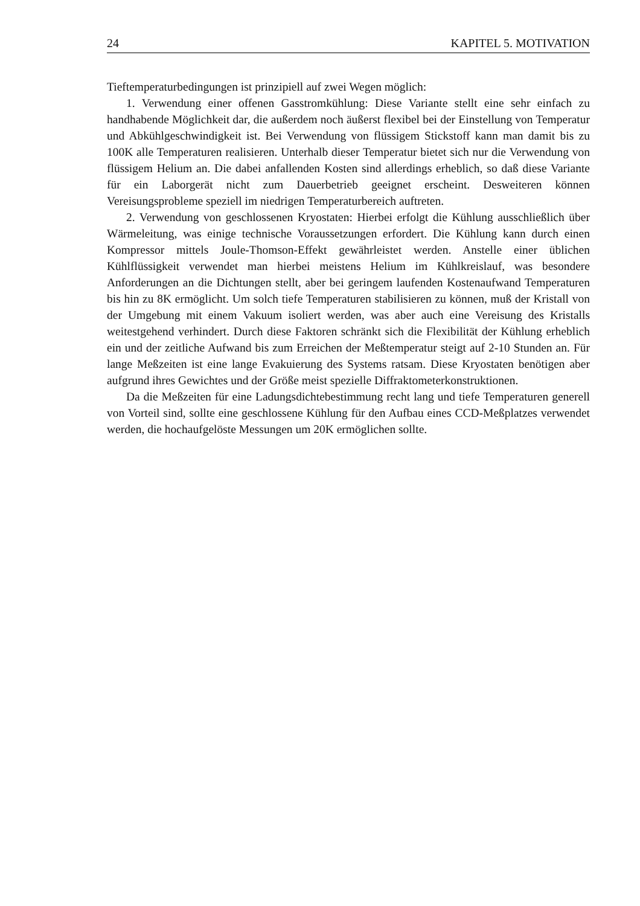24 KAPITEL 5. MOTIVATION
Tieftemperaturbedingungen ist prinzipiell auf zwei Wegen möglich:
1. Verwendung einer offenen Gasstromkühlung: Diese Variante stellt eine sehr einfach zu handhabende Möglichkeit dar, die außerdem noch äußerst flexibel bei der Einstellung von Temperatur und Abkühlgeschwindigkeit ist. Bei Verwendung von flüssigem Stickstoff kann man damit bis zu 100K alle Temperaturen realisieren. Unterhalb dieser Temperatur bietet sich nur die Verwendung von flüssigem Helium an. Die dabei anfallenden Kosten sind allerdings erheblich, so daß diese Variante für ein Laborgerät nicht zum Dauerbetrieb geeignet erscheint. Desweiteren können Vereisungsprobleme speziell im niedrigen Temperaturbereich auftreten.
2. Verwendung von geschlossenen Kryostaten: Hierbei erfolgt die Kühlung ausschließlich über Wärmeleitung, was einige technische Voraussetzungen erfordert. Die Kühlung kann durch einen Kompressor mittels Joule-Thomson-Effekt gewährleistet werden. Anstelle einer üblichen Kühlflüssigkeit verwendet man hierbei meistens Helium im Kühlkreislauf, was besondere Anforderungen an die Dichtungen stellt, aber bei geringem laufenden Kostenaufwand Temperaturen bis hin zu 8K ermöglicht. Um solch tiefe Temperaturen stabilisieren zu können, muß der Kristall von der Umgebung mit einem Vakuum isoliert werden, was aber auch eine Vereisung des Kristalls weitestgehend verhindert. Durch diese Faktoren schränkt sich die Flexibilität der Kühlung erheblich ein und der zeitliche Aufwand bis zum Erreichen der Meßtemperatur steigt auf 2-10 Stunden an. Für lange Meßzeiten ist eine lange Evakuierung des Systems ratsam. Diese Kryostaten benötigen aber aufgrund ihres Gewichtes und der Größe meist spezielle Diffraktometerkonstruktionen.
Da die Meßzeiten für eine Ladungsdichtebestimmung recht lang und tiefe Temperaturen generell von Vorteil sind, sollte eine geschlossene Kühlung für den Aufbau eines CCD-Meßplatzes verwendet werden, die hochaufgelöste Messungen um 20K ermöglichen sollte.